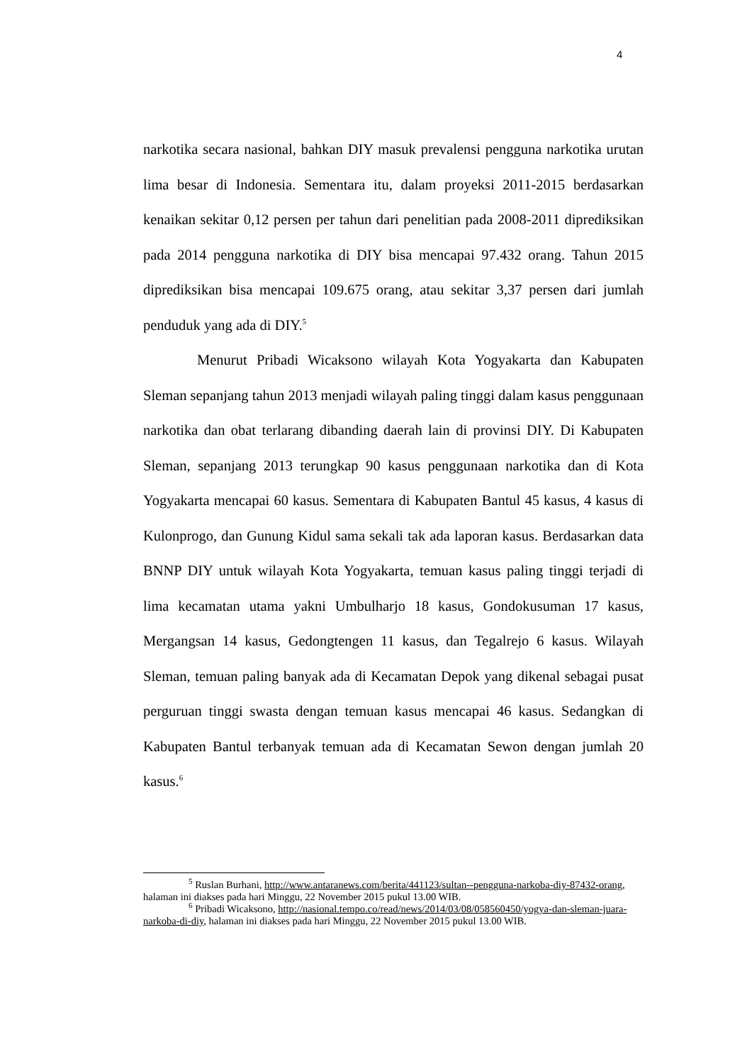4
narkotika secara nasional, bahkan DIY masuk prevalensi pengguna narkotika urutan lima besar di Indonesia. Sementara itu, dalam proyeksi 2011-2015 berdasarkan kenaikan sekitar 0,12 persen per tahun dari penelitian pada 2008-2011 diprediksikan pada 2014 pengguna narkotika di DIY bisa mencapai 97.432 orang. Tahun 2015 diprediksikan bisa mencapai 109.675 orang, atau sekitar 3,37 persen dari jumlah penduduk yang ada di DIY.<sup>5</sup>
Menurut Pribadi Wicaksono wilayah Kota Yogyakarta dan Kabupaten Sleman sepanjang tahun 2013 menjadi wilayah paling tinggi dalam kasus penggunaan narkotika dan obat terlarang dibanding daerah lain di provinsi DIY. Di Kabupaten Sleman, sepanjang 2013 terungkap 90 kasus penggunaan narkotika dan di Kota Yogyakarta mencapai 60 kasus. Sementara di Kabupaten Bantul 45 kasus, 4 kasus di Kulonprogo, dan Gunung Kidul sama sekali tak ada laporan kasus. Berdasarkan data BNNP DIY untuk wilayah Kota Yogyakarta, temuan kasus paling tinggi terjadi di lima kecamatan utama yakni Umbulharjo 18 kasus, Gondokusuman 17 kasus, Mergangsan 14 kasus, Gedongtengen 11 kasus, dan Tegalrejo 6 kasus. Wilayah Sleman, temuan paling banyak ada di Kecamatan Depok yang dikenal sebagai pusat perguruan tinggi swasta dengan temuan kasus mencapai 46 kasus. Sedangkan di Kabupaten Bantul terbanyak temuan ada di Kecamatan Sewon dengan jumlah 20 kasus.<sup>6</sup>
<sup>5</sup> Ruslan Burhani, http://www.antaranews.com/berita/441123/sultan--pengguna-narkoba-diy-87432-orang, halaman ini diakses pada hari Minggu, 22 November 2015 pukul 13.00 WIB.
<sup>6</sup> Pribadi Wicaksono, http://nasional.tempo.co/read/news/2014/03/08/058560450/yogya-dan-sleman-juara-narkoba-di-diy, halaman ini diakses pada hari Minggu, 22 November 2015 pukul 13.00 WIB.